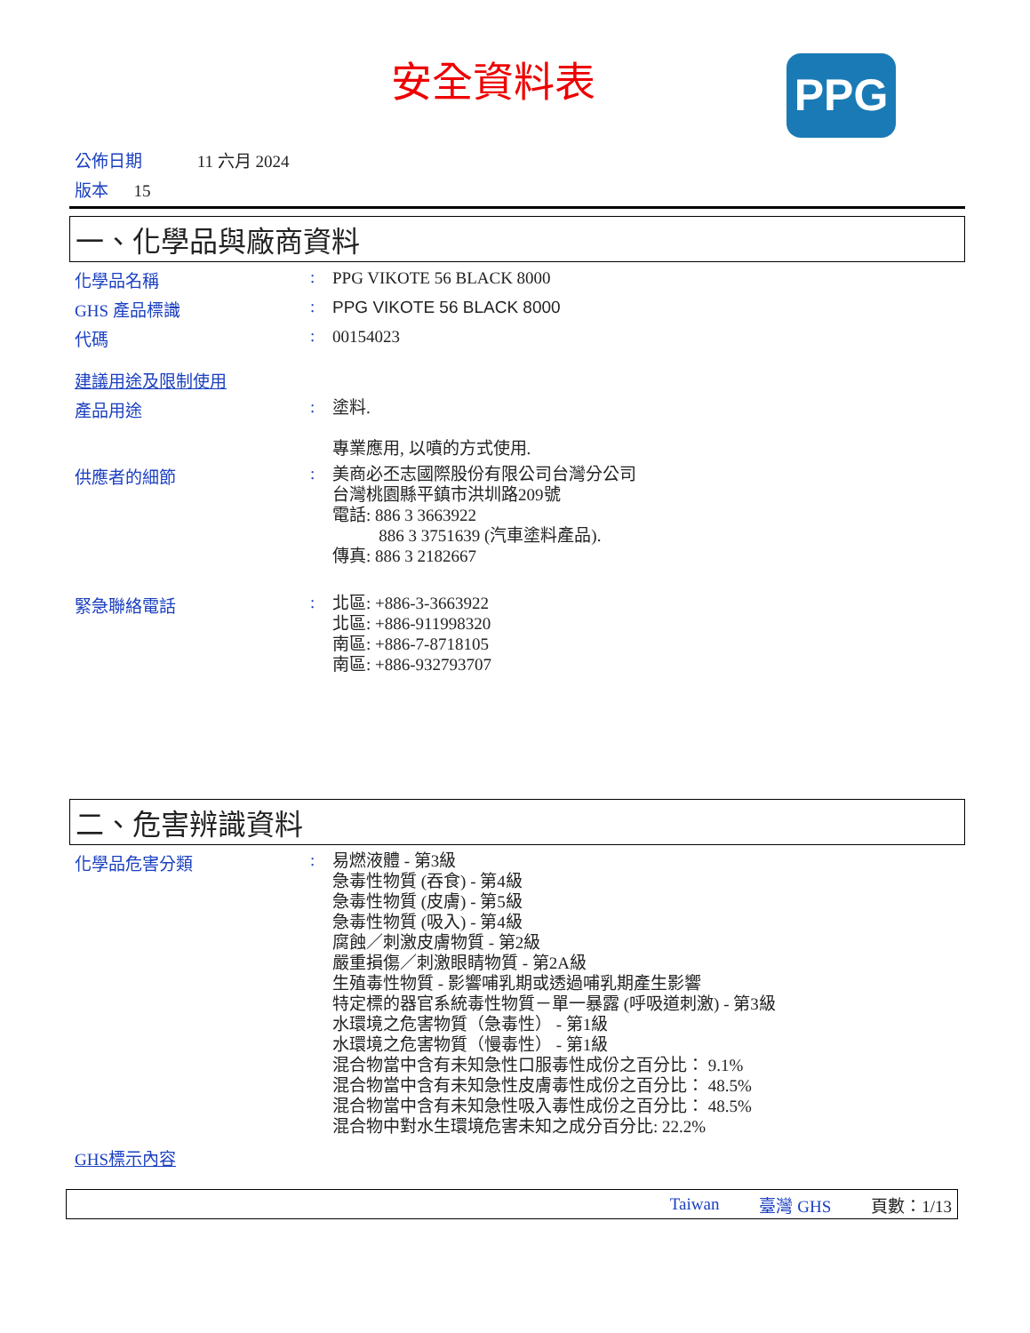安全資料表 PPG
公佈日期 11 六月 2024
版本 15
一、化學品與廠商資料
化學品名稱 :
PPG VIKOTE 56 BLACK 8000
GHS 產品標識 :
PPG VIKOTE 56 BLACK 8000
代碼 :
00154023
建議用途及限制使用
產品用途 :
塗料.
專業應用, 以噴的方式使用.
供應者的細節 :
美商必丕志國際股份有限公司台灣分公司
台灣桃園縣平鎮市洪圳路209號
電話: 886 3 3663922
886 3 3751639 (汽車塗料產品).
傳真: 886 3 2182667
緊急聯絡電話 :
北區: +886-3-3663922
北區: +886-911998320
南區: +886-7-8718105
南區: +886-932793707
二、危害辨識資料
化學品危害分類 :
易燃液體 - 第3級
急毒性物質 (吞食) - 第4級
急毒性物質 (皮膚) - 第5級
急毒性物質 (吸入) - 第4級
腐蝕／刺激皮膚物質 - 第2級
嚴重損傷／刺激眼睛物質 - 第2A級
生殖毒性物質 - 影響哺乳期或透過哺乳期產生影響
特定標的器官系統毒性物質－單一暴露 (呼吸道刺激) - 第3級
水環境之危害物質（急毒性） - 第1級
水環境之危害物質（慢毒性） - 第1級
混合物當中含有未知急性口服毒性成份之百分比： 9.1%
混合物當中含有未知急性皮膚毒性成份之百分比： 48.5%
混合物當中含有未知急性吸入毒性成份之百分比： 48.5%
混合物中對水生環境危害未知之成分百分比: 22.2%
GHS標示內容
Taiwan 臺灣 GHS 頁數：1/13